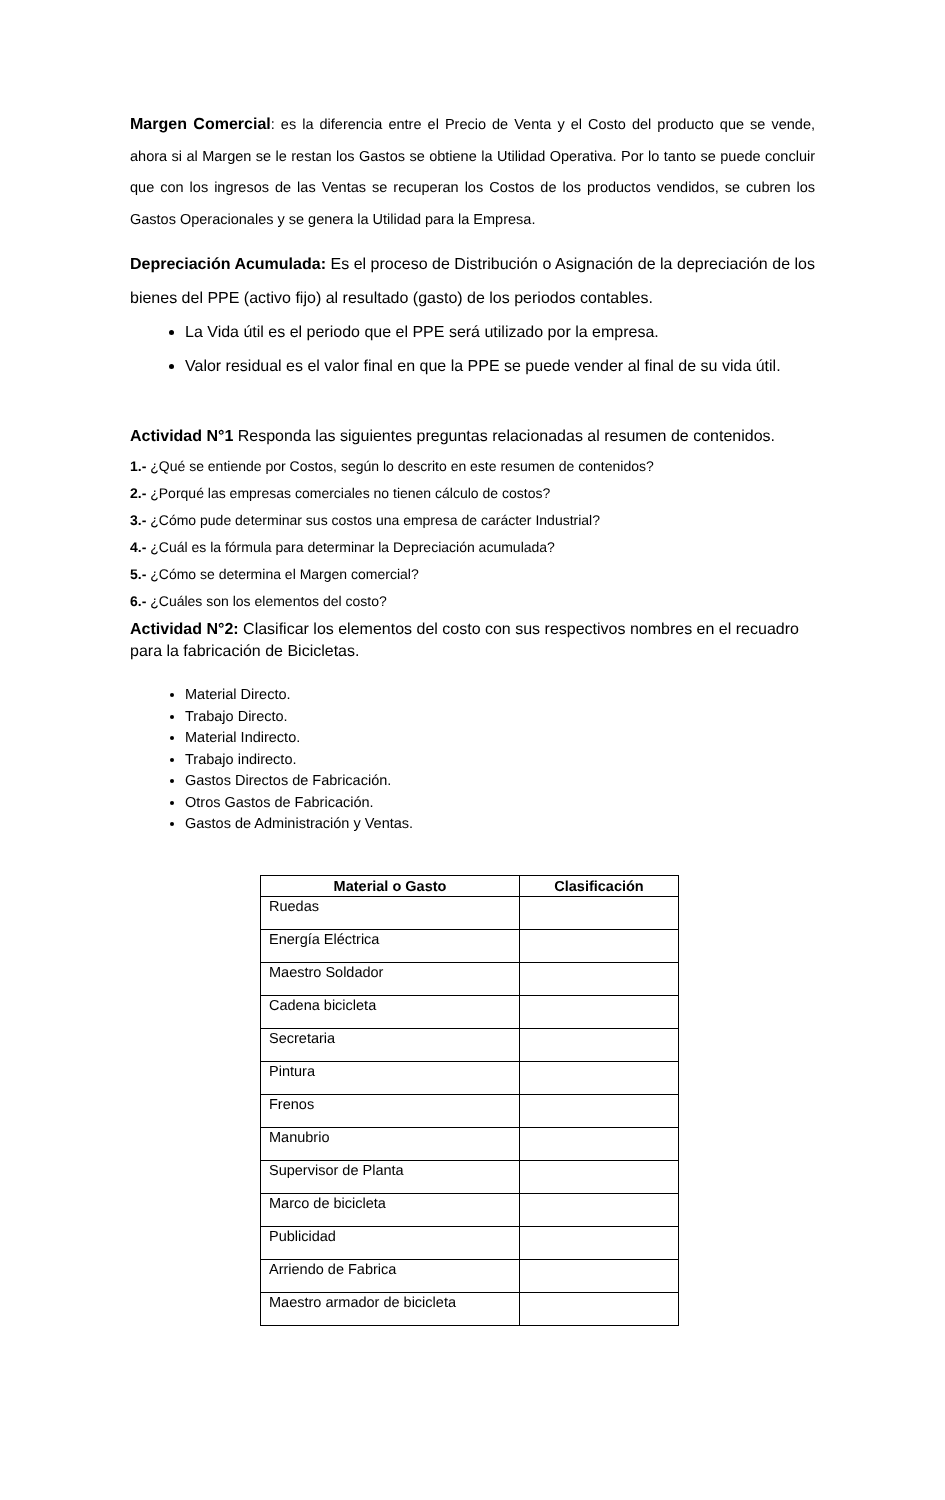Margen Comercial: es la diferencia entre el Precio de Venta y el Costo del producto que se vende, ahora si al Margen se le restan los Gastos se obtiene la Utilidad Operativa. Por lo tanto se puede concluir que con los ingresos de las Ventas se recuperan los Costos de los productos vendidos, se cubren los Gastos Operacionales y se genera la Utilidad para la Empresa.
Depreciación Acumulada: Es el proceso de Distribución o Asignación de la depreciación de los bienes del PPE (activo fijo) al resultado (gasto) de los periodos contables.
La Vida útil es el periodo que el PPE será utilizado por la empresa.
Valor residual es el valor final en que la PPE se puede vender al final de su vida útil.
Actividad N°1 Responda las siguientes preguntas relacionadas al resumen de contenidos.
1.- ¿Qué se entiende por Costos, según lo descrito en este resumen de contenidos?
2.- ¿Porqué las empresas comerciales no tienen cálculo de costos?
3.- ¿Cómo pude determinar sus costos una empresa de carácter Industrial?
4.- ¿Cuál es la fórmula para determinar la Depreciación acumulada?
5.- ¿Cómo se determina el Margen comercial?
6.- ¿Cuáles son los elementos del costo?
Actividad N°2: Clasificar los elementos del costo con sus respectivos nombres en el recuadro para la fabricación de Bicicletas.
Material Directo.
Trabajo Directo.
Material Indirecto.
Trabajo indirecto.
Gastos Directos de Fabricación.
Otros Gastos de Fabricación.
Gastos de Administración y Ventas.
| Material o Gasto | Clasificación |
| --- | --- |
| Ruedas | |
| Energía Eléctrica | |
| Maestro Soldador | |
| Cadena bicicleta | |
| Secretaria | |
| Pintura | |
| Frenos | |
| Manubrio | |
| Supervisor de Planta | |
| Marco de bicicleta | |
| Publicidad | |
| Arriendo de Fabrica | |
| Maestro armador de bicicleta | |